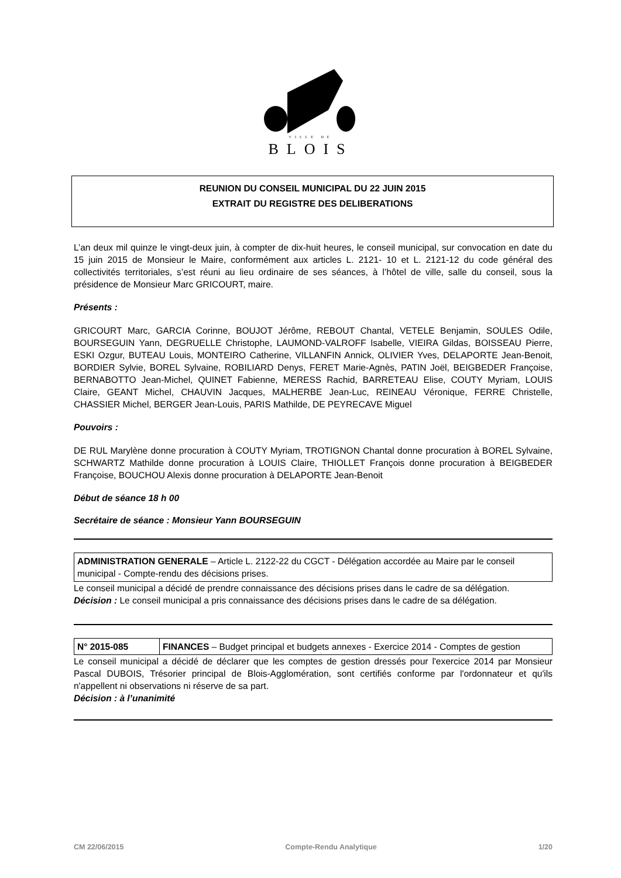VILLE DE
BLOIS
REUNION DU CONSEIL MUNICIPAL DU 22 JUIN 2015
EXTRAIT DU REGISTRE DES DELIBERATIONS
L’an deux mil quinze le vingt-deux juin, à compter de dix-huit heures, le conseil municipal, sur convocation en date du 15 juin 2015 de Monsieur le Maire, conformément aux articles L. 2121- 10 et L. 2121-12 du code général des collectivités territoriales, s’est réuni au lieu ordinaire de ses séances, à l’hôtel de ville, salle du conseil, sous la présidence de Monsieur Marc GRICOURT, maire.
Présents :
GRICOURT Marc, GARCIA Corinne, BOUJOT Jérôme, REBOUT Chantal, VETELE Benjamin, SOULES Odile, BOURSEGUIN Yann, DEGRUELLE Christophe, LAUMOND-VALROFF Isabelle, VIEIRA Gildas, BOISSEAU Pierre, ESKI Ozgur, BUTEAU Louis, MONTEIRO Catherine, VILLANFIN Annick, OLIVIER Yves, DELAPORTE Jean-Benoit, BORDIER Sylvie, BOREL Sylvaine, ROBILIARD Denys, FERET Marie-Agnès, PATIN Joël, BEIGBEDER Françoise, BERNABOTTO Jean-Michel, QUINET Fabienne, MERESS Rachid, BARRETEAU Elise, COUTY Myriam, LOUIS Claire, GEANT Michel, CHAUVIN Jacques, MALHERBE Jean-Luc, REINEAU Véronique, FERRE Christelle, CHASSIER Michel, BERGER Jean-Louis, PARIS Mathilde, DE PEYRECAVE Miguel
Pouvoirs :
DE RUL Marylène donne procuration à COUTY Myriam, TROTIGNON Chantal donne procuration à BOREL Sylvaine, SCHWARTZ Mathilde donne procuration à LOUIS Claire, THIOLLET François donne procuration à BEIGBEDER Françoise, BOUCHOU Alexis donne procuration à DELAPORTE Jean-Benoit
Début de séance 18 h 00
Secrétaire de séance : Monsieur Yann BOURSEGUIN
| ADMINISTRATION GENERALE – Article L. 2122-22 du CGCT - Délégation accordée au Maire par le conseil municipal - Compte-rendu des décisions prises. |
Le conseil municipal a décidé de prendre connaissance des décisions prises dans le cadre de sa délégation.
Décision : Le conseil municipal a pris connaissance des décisions prises dans le cadre de sa délégation.
| N° 2015-085 | FINANCES – Budget principal et budgets annexes - Exercice 2014 - Comptes de gestion |
Le conseil municipal a décidé de déclarer que les comptes de gestion dressés pour l'exercice 2014 par Monsieur Pascal DUBOIS, Trésorier principal de Blois-Agglomération, sont certifiés conforme par l'ordonnateur et qu'ils n'appellent ni observations ni réserve de sa part.
Décision : à l’unanimité
CM 22/06/2015 Compte-Rendu Analytique 1/20